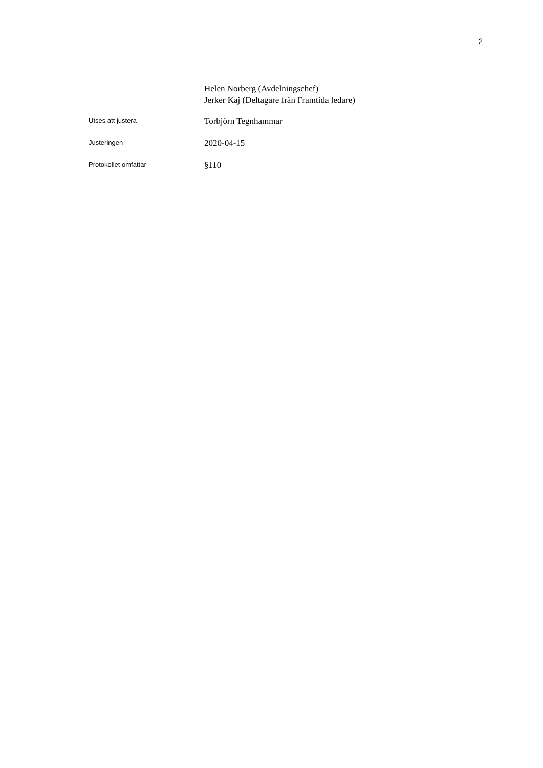2
Helen Norberg (Avdelningschef)
Jerker Kaj (Deltagare från Framtida ledare)
Utses att justera
Torbjörn Tegnhammar
Justeringen
2020-04-15
Protokollet omfattar
§110